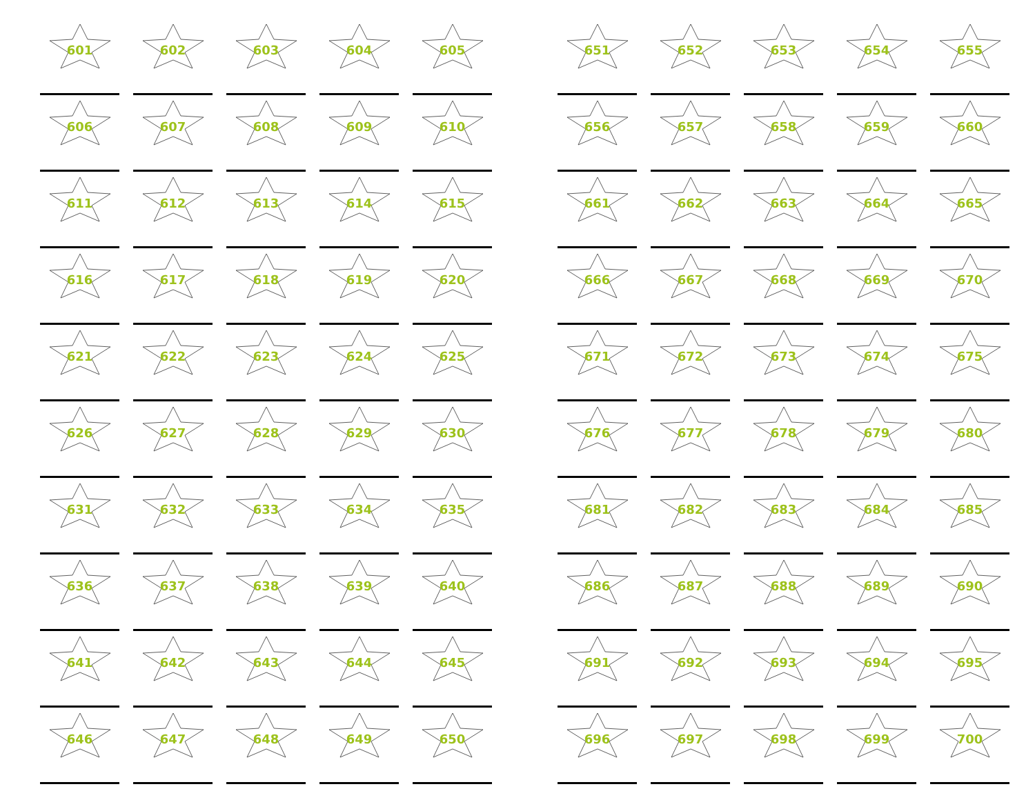601
602
603
604
605
606
607
608
609
610
611
612
613
614
615
616
617
618
619
620
621
622
623
624
625
626
627
628
629
630
631
632
633
634
635
636
637
638
639
640
641
642
643
644
645
646
647
648
649
650
651
652
653
654
655
656
657
658
659
660
661
662
663
664
665
666
667
668
669
670
671
672
673
674
675
676
677
678
679
680
681
682
683
684
685
686
687
688
689
690
691
692
693
694
695
696
697
698
699
700